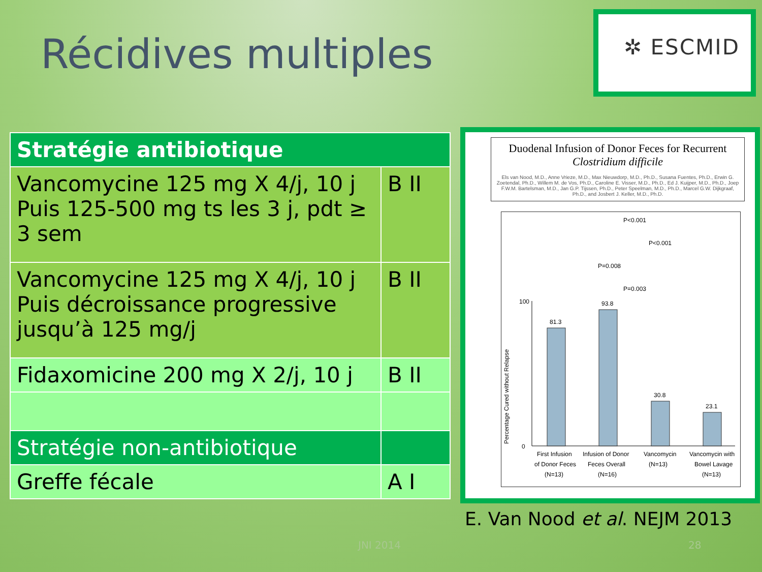Récidives multiples
✲ ESCMID
| Stratégie antibiotique | |
| --- | --- |
| Vancomycine 125 mg X 4/j, 10 j Puis 125-500 mg ts les 3 j, pdt ≥ 3 sem | B II |
| Vancomycine 125 mg X 4/j, 10 j Puis décroissance progressive jusqu’à 125 mg/j | B II |
| Fidaxomicine 200 mg X 2/j, 10 j | B II |
| Stratégie non-antibiotique | |
| Greffe fécale | A I |
Duodenal Infusion of Donor Feces for Recurrent
Clostridium difficile
Els van Nood, M.D., Anne Vrieze, M.D., Max Nieuwdorp, M.D., Ph.D., Susana Fuentes, Ph.D., Erwin G. Zoetendal, Ph.D., Willem M. de Vos, Ph.D., Caroline E. Visser, M.D., Ph.D., Ed J. Kuijper, M.D., Ph.D., Joep F.W.M. Bartelsman, M.D., Jan G.P. Tijssen, Ph.D., Peter Speelman, M.D., Ph.D., Marcel G.W. Dijkgraaf, Ph.D., and Josbert J. Keller, M.D., Ph.D.
P<0.001
P<0.001
P=0.008
P=0.003
Percentage Cured without Relapse
100
0
81.3
93.8
30.8
23.1
First Infusion
of Donor Feces
(N=13)
Infusion of Donor
Feces Overall
(N=16)
Vancomycin
(N=13)
Vancomycin with
Bowel Lavage
(N=13)
E. Van Nood et al. NEJM 2013
JNI 2014 28